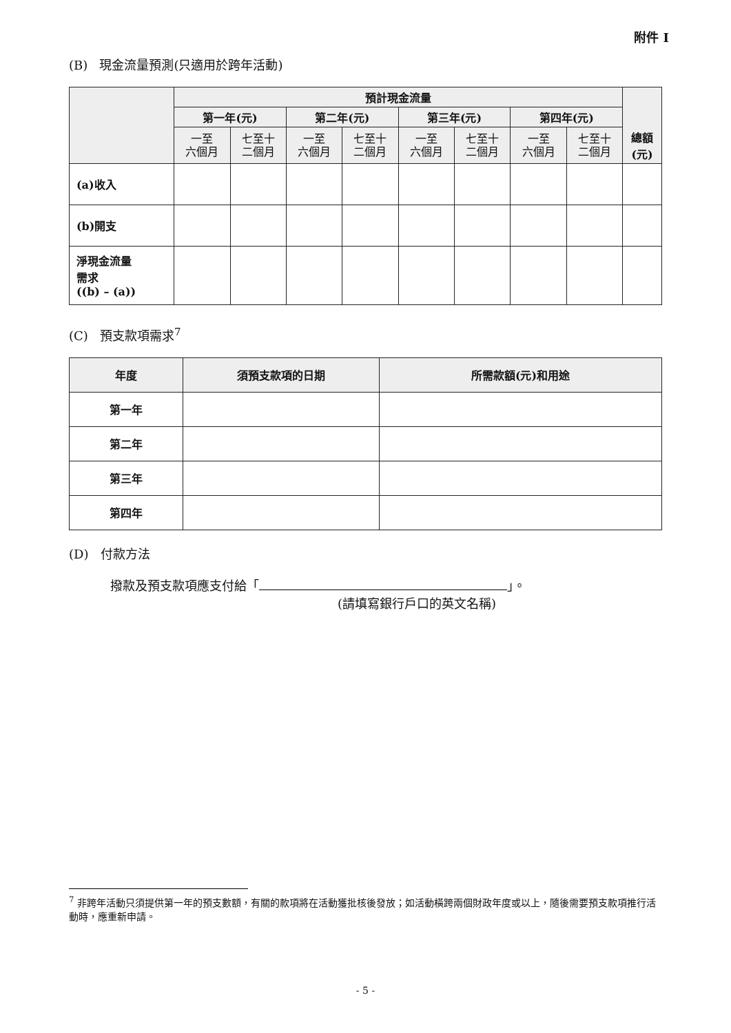附件 I
(B) 現金流量預測(只適用於跨年活動)
| | 預計現金流量 | | | | | | | | |
| --- | --- | --- | --- | --- | --- | --- | --- | --- | --- |
| | 第一年(元) | | 第二年(元) | | 第三年(元) | | 第四年(元) | | |
| | 一至 六個月 | 七至十 二個月 | 一至 六個月 | 七至十 二個月 | 一至 六個月 | 七至十 二個月 | 一至 六個月 | 七至十 二個月 | 總額 (元) |
| (a)收入 | | | | | | | | | |
| (b)開支 | | | | | | | | | |
| 淨現金流量 需求 ((b) – (a)) | | | | | | | | | |
(C) 預支款項需求<sup>7</sup>
| 年度 | 須預支款項的日期 | 所需款額(元)和用途 |
| --- | --- | --- |
| 第一年 | | |
| 第二年 | | |
| 第三年 | | |
| 第四年 | | |
(D) 付款方法
撥款及預支款項應支付給「 」。
(請填寫銀行戶口的英文名稱)
<sup>7</sup> 非跨年活動只須提供第一年的預支數額，有關的款項將在活動獲批核後發放；如活動橫跨兩個財政年度或以上，隨後需要預支款項推行活動時，應重新申請。
- 5 -